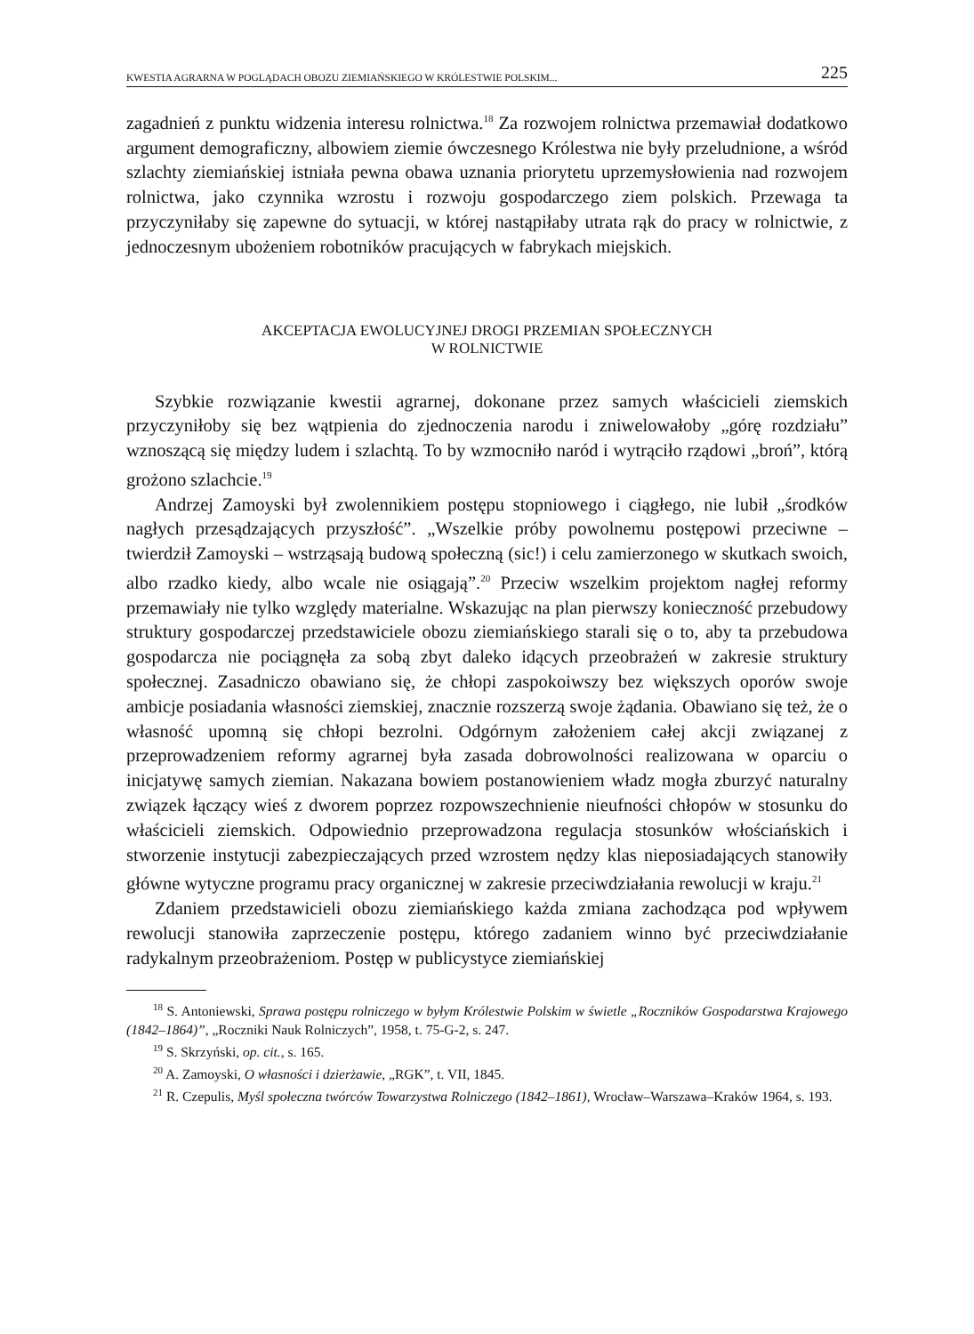KWESTIA AGRARNA W POGLĄDACH OBOZU ZIEMIAŃSKIEGO W KRÓLESTWIE POLSKIM... 225
zagadnień z punktu widzenia interesu rolnictwa.<sup>18</sup> Za rozwojem rolnictwa przemawiał dodatkowo argument demograficzny, albowiem ziemie ówczesnego Królestwa nie były przeludnione, a wśród szlachty ziemiańskiej istniała pewna obawa uznania priorytetu uprzemysłowienia nad rozwojem rolnictwa, jako czynnika wzrostu i rozwoju gospodarczego ziem polskich. Przewaga ta przyczyniłaby się zapewne do sytuacji, w której nastąpiłaby utrata rąk do pracy w rolnictwie, z jednoczesnym ubożeniem robotników pracujących w fabrykach miejskich.
AKCEPTACJA EWOLUCYJNEJ DROGI PRZEMIAN SPOŁECZNYCH
W ROLNICTWIE
Szybkie rozwiązanie kwestii agrarnej, dokonane przez samych właścicieli ziemskich przyczyniłoby się bez wątpienia do zjednoczenia narodu i zniwelowałoby „górę rozdziału” wznoszącą się między ludem i szlachtą. To by wzmocniło naród i wytrąciło rządowi „broń”, którą grożono szlachcie.<sup>19</sup>
Andrzej Zamoyski był zwolennikiem postępu stopniowego i ciągłego, nie lubił „środków nagłych przesądzających przyszłość”. „Wszelkie próby powolnemu postępowi przeciwne – twierdził Zamoyski – wstrząsają budową społeczną (sic!) i celu zamierzonego w skutkach swoich, albo rzadko kiedy, albo wcale nie osiągają”.<sup>20</sup> Przeciw wszelkim projektom nagłej reformy przemawiały nie tylko względy materialne. Wskazując na plan pierwszy konieczność przebudowy struktury gospodarczej przedstawiciele obozu ziemiańskiego starali się o to, aby ta przebudowa gospodarcza nie pociągnęła za sobą zbyt daleko idących przeobrażeń w zakresie struktury społecznej. Zasadniczo obawiano się, że chłopi zaspokoiwszy bez większych oporów swoje ambicje posiadania własności ziemskiej, znacznie rozszerzą swoje żądania. Obawiano się też, że o własność upomną się chłopi bezrolni. Odgórnym założeniem całej akcji związanej z przeprowadzeniem reformy agrarnej była zasada dobrowolności realizowana w oparciu o inicjatywę samych ziemian. Nakazana bowiem postanowieniem władz mogła zburzyć naturalny związek łączący wieś z dworem poprzez rozpowszechnienie nieufności chłopów w stosunku do właścicieli ziemskich. Odpowiednio przeprowadzona regulacja stosunków włościańskich i stworzenie instytucji zabezpieczających przed wzrostem nędzy klas nieposiadających stanowiły główne wytyczne programu pracy organicznej w zakresie przeciwdziałania rewolucji w kraju.<sup>21</sup>
Zdaniem przedstawicieli obozu ziemiańskiego każda zmiana zachodząca pod wpływem rewolucji stanowiła zaprzeczenie postępu, którego zadaniem winno być przeciwdziałanie radykalnym przeobrażeniom. Postęp w publicystyce ziemiańskiej
<sup>18</sup> S. Antoniewski, Sprawa postępu rolniczego w byłym Królestwie Polskim w świetle „Roczników Gospodarstwa Krajowego (1842–1864)”, „Roczniki Nauk Rolniczych”, 1958, t. 75-G-2, s. 247.
<sup>19</sup> S. Skrzyński, op. cit., s. 165.
<sup>20</sup> A. Zamoyski, O własności i dzierżawie, „RGK”, t. VII, 1845.
<sup>21</sup> R. Czepulis, Myśl społeczna twórców Towarzystwa Rolniczego (1842–1861), Wrocław–Warszawa–Kraków 1964, s. 193.